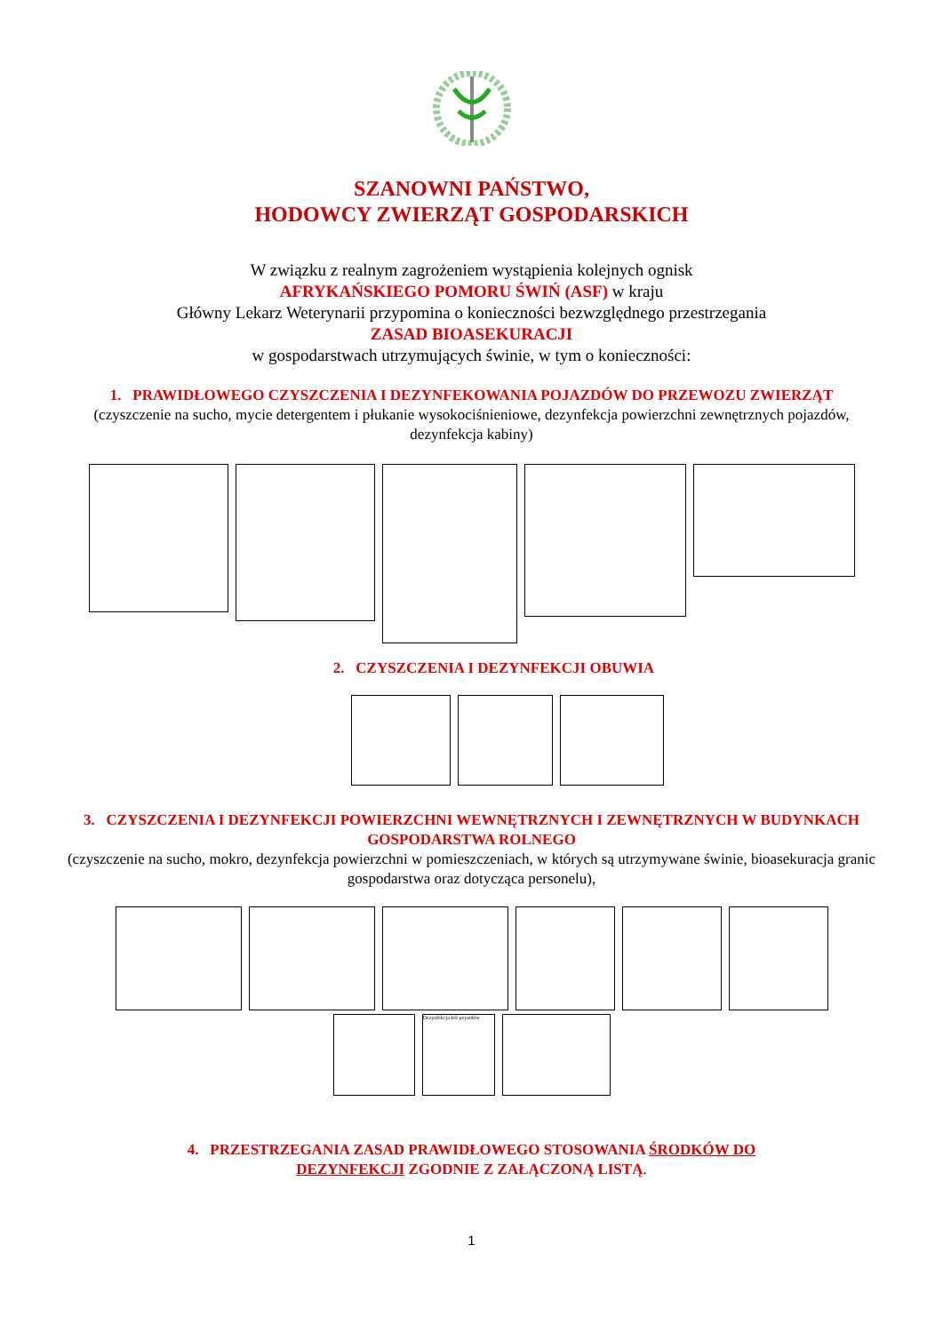SZANOWNI PAŃSTWO,
HODOWCY ZWIERZĄT GOSPODARSKICH
W związku z realnym zagrożeniem wystąpienia kolejnych ognisk
AFRYKAŃSKIEGO POMORU ŚWIŃ (ASF) w kraju
Główny Lekarz Weterynarii przypomina o konieczności bezwzględnego przestrzegania
ZASAD BIOASEKURACJI
w gospodarstwach utrzymujących świnie, w tym o konieczności:
1. PRAWIDŁOWEGO CZYSZCZENIA I DEZYNFEKOWANIA POJAZDÓW DO PRZEWOZU ZWIERZĄT
(czyszczenie na sucho, mycie detergentem i płukanie wysokociśnieniowe, dezynfekcja powierzchni zewnętrznych pojazdów, dezynfekcja kabiny)
2. CZYSZCZENIA I DEZYNFEKCJI OBUWIA
3. CZYSZCZENIA I DEZYNFEKCJI POWIERZCHNI WEWNĘTRZNYCH I ZEWNĘTRZNYCH W BUDYNKACH GOSPODARSTWA ROLNEGO
(czyszczenie na sucho, mokro, dezynfekcja powierzchni w pomieszczeniach, w których są utrzymywane świnie, bioasekuracja granic gospodarstwa oraz dotycząca personelu),
Dezynfekcja kół pojazdów
4. PRZESTRZEGANIA ZASAD PRAWIDŁOWEGO STOSOWANIA ŚRODKÓW DO
DEZYNFEKCJI ZGODNIE Z ZAŁĄCZONĄ LISTĄ.
1